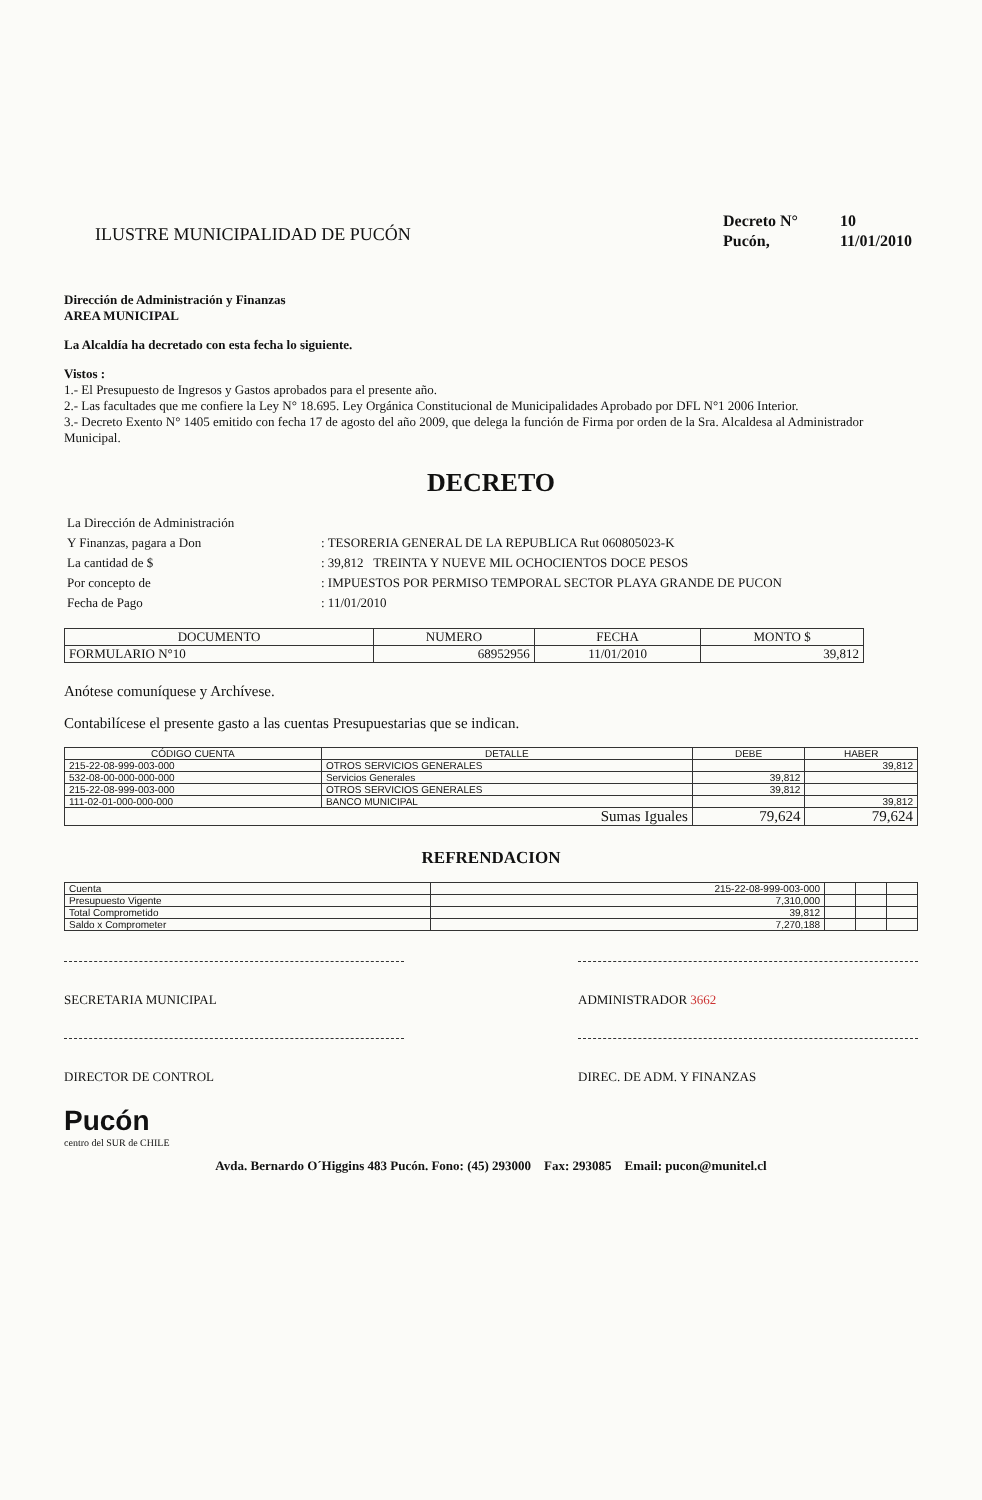ILUSTRE MUNICIPALIDAD DE PUCÓN
| Decreto N° | 10 |
| Pucón, | 11/01/2010 |
Dirección de Administración y Finanzas
AREA MUNICIPAL
La Alcaldía ha decretado con esta fecha lo siguiente.
Vistos :
1.- El Presupuesto de Ingresos y Gastos aprobados para el presente año.
2.- Las facultades que me confiere la Ley N° 18.695. Ley Orgánica Constitucional de Municipalidades Aprobado por DFL N°1 2006 Interior.
3.- Decreto Exento N° 1405 emitido con fecha 17 de agosto del año 2009, que delega la función de Firma por orden de la Sra. Alcaldesa al Administrador Municipal.
DECRETO
| La Dirección de Administración | |
| Y Finanzas, pagara a Don | : TESORERIA GENERAL DE LA REPUBLICA Rut 060805023-K |
| La cantidad de $ | : 39,812 TREINTA Y NUEVE MIL OCHOCIENTOS DOCE PESOS |
| Por concepto de | : IMPUESTOS POR PERMISO TEMPORAL SECTOR PLAYA GRANDE DE PUCON |
| Fecha de Pago | : 11/01/2010 |
| DOCUMENTO | NUMERO | FECHA | MONTO $ |
| --- | --- | --- | --- |
| FORMULARIO N°10 | 68952956 | 11/01/2010 | 39,812 |
Anótese comuníquese y Archívese.
Contabilícese el presente gasto a las cuentas Presupuestarias que se indican.
| CÓDIGO CUENTA | DETALLE | DEBE | HABER |
| --- | --- | --- | --- |
| 215-22-08-999-003-000 | OTROS SERVICIOS GENERALES | | 39,812 |
| 532-08-00-000-000-000 | Servicios Generales | 39,812 | |
| 215-22-08-999-003-000 | OTROS SERVICIOS GENERALES | 39,812 | |
| 111-02-01-000-000-000 | BANCO MUNICIPAL | | 39,812 |
| Sumas Iguales | | 79,624 | 79,624 |
REFRENDACION
| Cuenta | 215-22-08-999-003-000 | | | |
| Presupuesto Vigente | 7,310,000 | | | |
| Total Comprometido | 39,812 | | | |
| Saldo x Comprometer | 7,270,188 | | | |
SECRETARIA MUNICIPAL ADMINISTRADOR 3662
DIRECTOR DE CONTROL DIREC. DE ADM. Y FINANZAS
Pucón
centro del SUR de CHILE
Avda. Bernardo O´Higgins 483 Pucón. Fono: (45) 293000 Fax: 293085 Email: pucon@munitel.cl